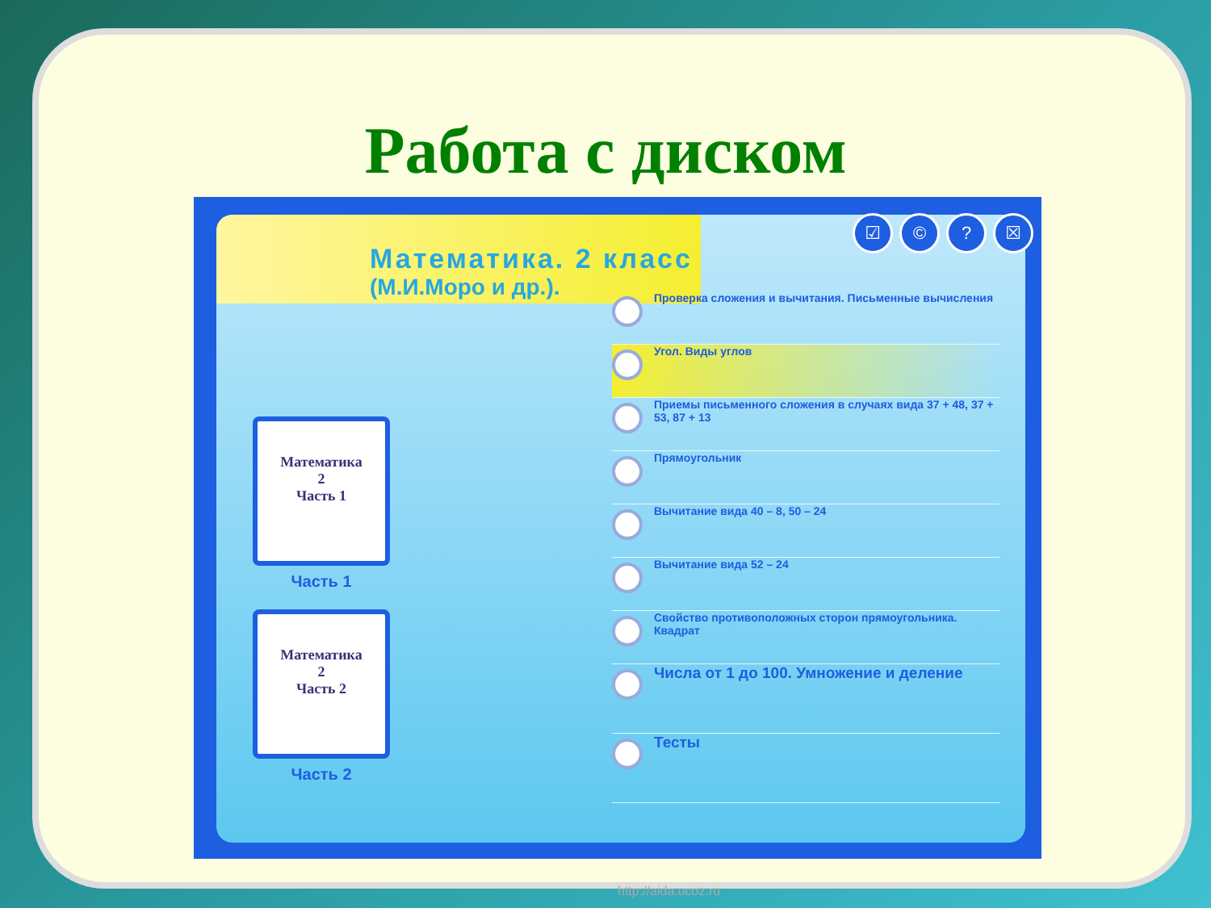Работа с диском
Математика. 2 класс
(М.И.Моро и др.).
Математика
2
Часть 1
Часть 1
Математика
2
Часть 2
Часть 2
Проверка сложения и вычитания. Письменные вычисления
Угол. Виды углов
Приемы письменного сложения в случаях вида 37 + 48, 37 + 53, 87 + 13
Прямоугольник
Вычитание вида 40 – 8, 50 – 24
Вычитание вида 52 – 24
Свойство противоположных сторон прямоугольника. Квадрат
Числа от 1 до 100. Умножение и деление
Тесты
☑ ©? ☒
http://aida.ucoz.ru